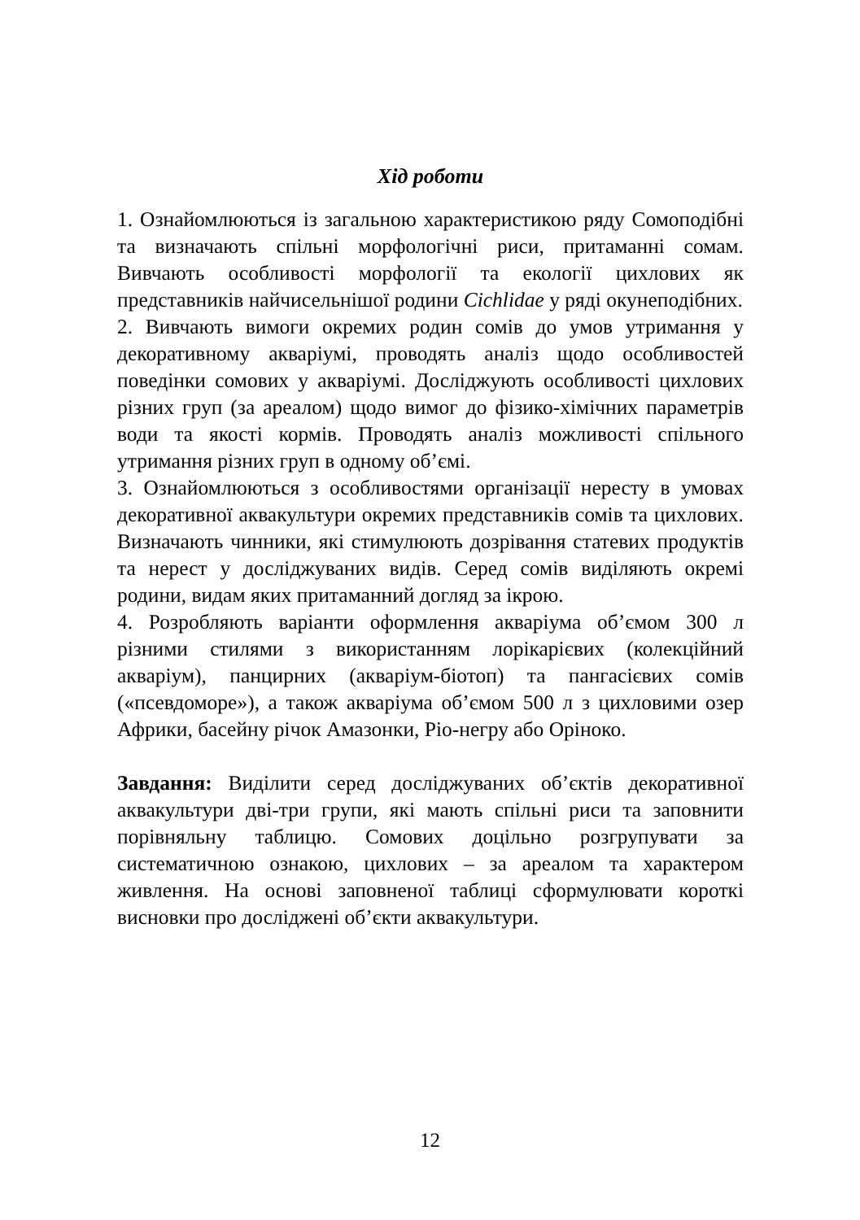Хід роботи
1. Ознайомлюються із загальною характеристикою ряду Сомоподібні та визначають спільні морфологічні риси, притаманні сомам. Вивчають особливості морфології та екології цихлових як представників найчисельнішої родини Cichlidae у ряді окунеподібних.
2. Вивчають вимоги окремих родин сомів до умов утримання у декоративному акваріумі, проводять аналіз щодо особливостей поведінки сомових у акваріумі. Досліджують особливості цихлових різних груп (за ареалом) щодо вимог до фізико-хімічних параметрів води та якості кормів. Проводять аналіз можливості спільного утримання різних груп в одному об’ємі.
3. Ознайомлюються з особливостями організації нересту в умовах декоративної аквакультури окремих представників сомів та цихлових. Визначають чинники, які стимулюють дозрівання статевих продуктів та нерест у досліджуваних видів. Серед сомів виділяють окремі родини, видам яких притаманний догляд за ікрою.
4. Розробляють варіанти оформлення акваріума об’ємом 300 л різними стилями з використанням лорікарієвих (колекційний акваріум), панцирних (акваріум-біотоп) та пангасієвих сомів («псевдоморе»), а також акваріума об’ємом 500 л з цихловими озер Африки, басейну річок Амазонки, Ріо-негру або Оріноко.
Завдання: Виділити серед досліджуваних об’єктів декоративної аквакультури дві-три групи, які мають спільні риси та заповнити порівняльну таблицю. Сомових доцільно розгрупувати за систематичною ознакою, цихлових – за ареалом та характером живлення. На основі заповненої таблиці сформулювати короткі висновки про досліджені об’єкти аквакультури.
12